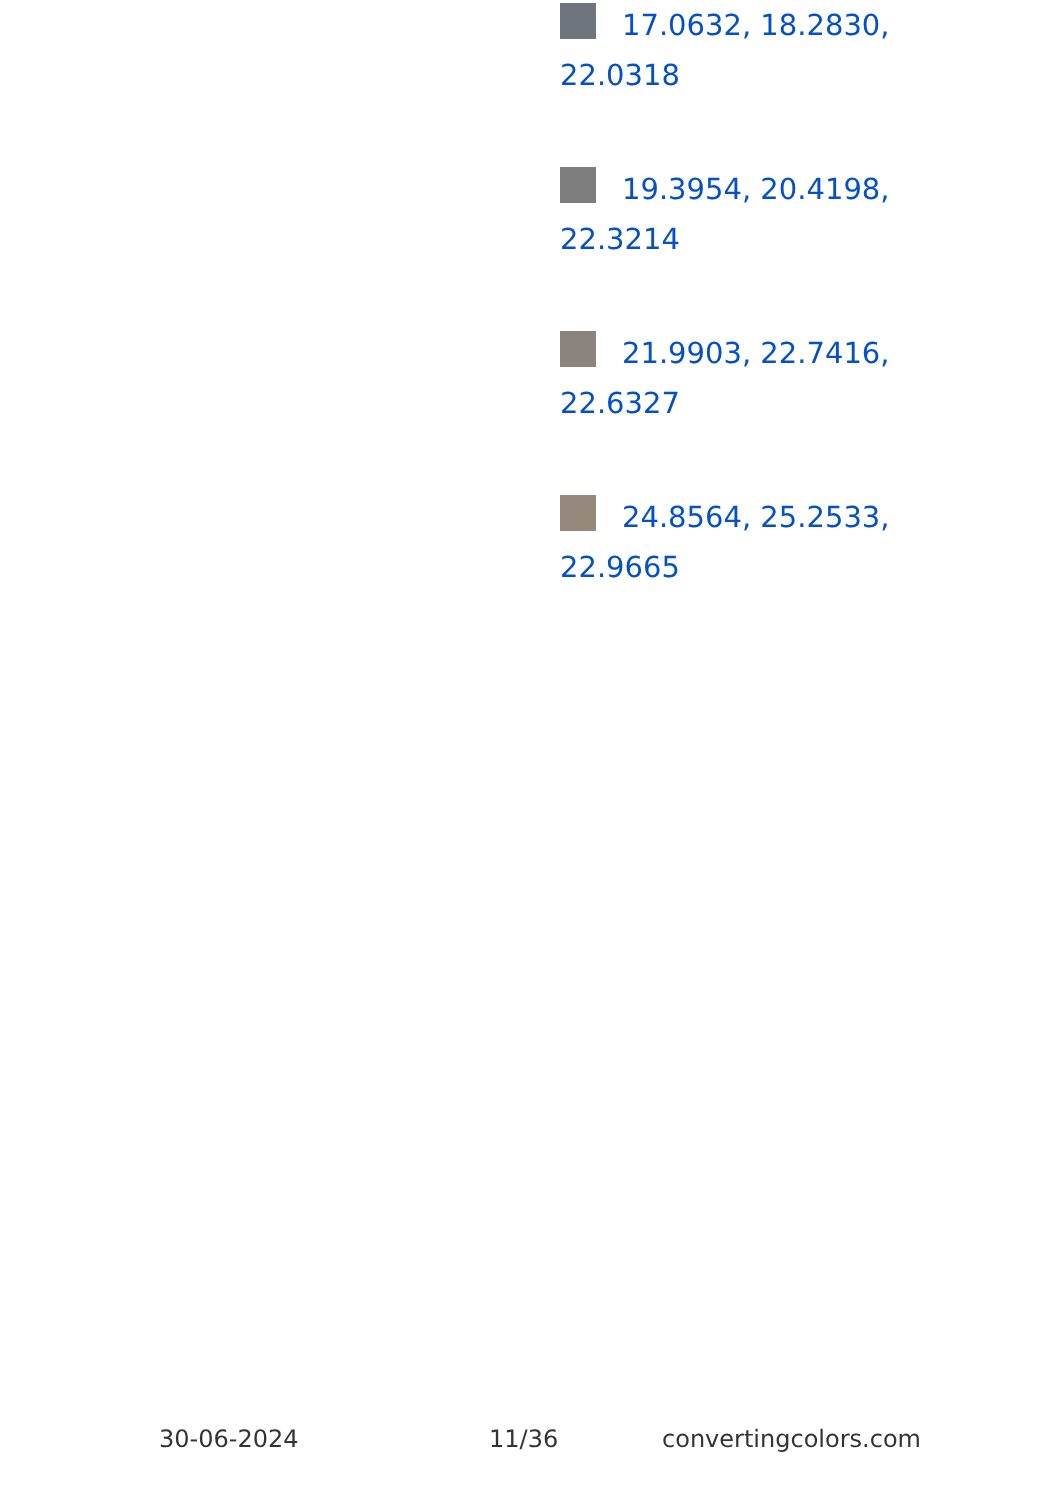17.0632, 18.2830, 22.0318
19.3954, 20.4198, 22.3214
21.9903, 22.7416, 22.6327
24.8564, 25.2533, 22.9665
30-06-2024 11/36 convertingcolors.com